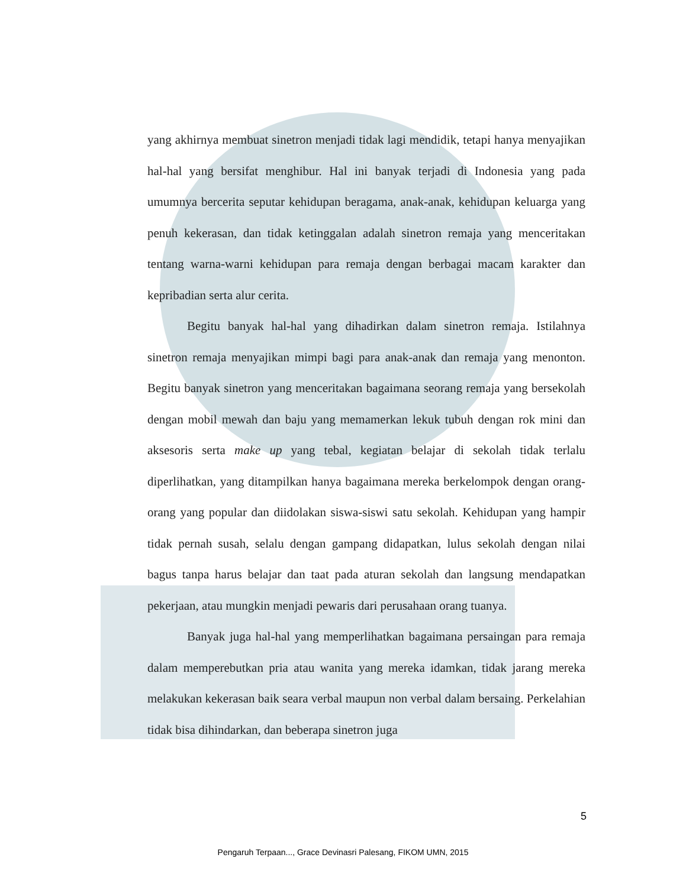yang akhirnya membuat sinetron menjadi tidak lagi mendidik, tetapi hanya menyajikan hal-hal yang bersifat menghibur. Hal ini banyak terjadi di Indonesia yang pada umumnya bercerita seputar kehidupan beragama, anak-anak, kehidupan keluarga yang penuh kekerasan, dan tidak ketinggalan adalah sinetron remaja yang menceritakan tentang warna-warni kehidupan para remaja dengan berbagai macam karakter dan kepribadian serta alur cerita.
Begitu banyak hal-hal yang dihadirkan dalam sinetron remaja. Istilahnya sinetron remaja menyajikan mimpi bagi para anak-anak dan remaja yang menonton. Begitu banyak sinetron yang menceritakan bagaimana seorang remaja yang bersekolah dengan mobil mewah dan baju yang memamerkan lekuk tubuh dengan rok mini dan aksesoris serta make up yang tebal, kegiatan belajar di sekolah tidak terlalu diperlihatkan, yang ditampilkan hanya bagaimana mereka berkelompok dengan orang-orang yang popular dan diidolakan siswa-siswi satu sekolah. Kehidupan yang hampir tidak pernah susah, selalu dengan gampang didapatkan, lulus sekolah dengan nilai bagus tanpa harus belajar dan taat pada aturan sekolah dan langsung mendapatkan pekerjaan, atau mungkin menjadi pewaris dari perusahaan orang tuanya.
Banyak juga hal-hal yang memperlihatkan bagaimana persaingan para remaja dalam memperebutkan pria atau wanita yang mereka idamkan, tidak jarang mereka melakukan kekerasan baik seara verbal maupun non verbal dalam bersaing. Perkelahian tidak bisa dihindarkan, dan beberapa sinetron juga
5
Pengaruh Terpaan..., Grace Devinasri Palesang, FIKOM UMN, 2015